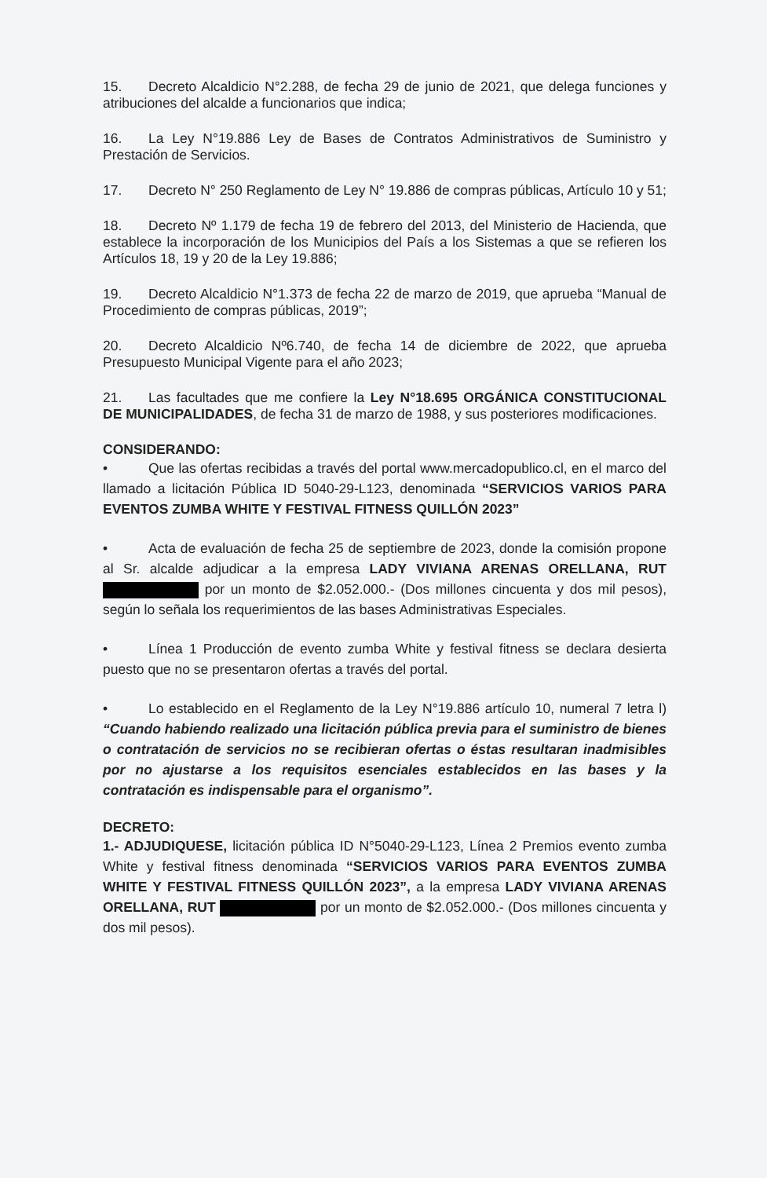15. Decreto Alcaldicio N°2.288, de fecha 29 de junio de 2021, que delega funciones y atribuciones del alcalde a funcionarios que indica;
16. La Ley N°19.886 Ley de Bases de Contratos Administrativos de Suministro y Prestación de Servicios.
17. Decreto N° 250 Reglamento de Ley N° 19.886 de compras públicas, Artículo 10 y 51;
18. Decreto Nº 1.179 de fecha 19 de febrero del 2013, del Ministerio de Hacienda, que establece la incorporación de los Municipios del País a los Sistemas a que se refieren los Artículos 18, 19 y 20 de la Ley 19.886;
19. Decreto Alcaldicio N°1.373 de fecha 22 de marzo de 2019, que aprueba “Manual de Procedimiento de compras públicas, 2019”;
20. Decreto Alcaldicio Nº6.740, de fecha 14 de diciembre de 2022, que aprueba Presupuesto Municipal Vigente para el año 2023;
21. Las facultades que me confiere la Ley N°18.695 ORGÁNICA CONSTITUCIONAL DE MUNICIPALIDADES, de fecha 31 de marzo de 1988, y sus posteriores modificaciones.
CONSIDERANDO:
• Que las ofertas recibidas a través del portal www.mercadopublico.cl, en el marco del llamado a licitación Pública ID 5040-29-L123, denominada “SERVICIOS VARIOS PARA EVENTOS ZUMBA WHITE Y FESTIVAL FITNESS QUILLÓN 2023”
• Acta de evaluación de fecha 25 de septiembre de 2023, donde la comisión propone al Sr. alcalde adjudicar a la empresa LADY VIVIANA ARENAS ORELLANA, RUT por un monto de $2.052.000.- (Dos millones cincuenta y dos mil pesos), según lo señala los requerimientos de las bases Administrativas Especiales.
• Línea 1 Producción de evento zumba White y festival fitness se declara desierta puesto que no se presentaron ofertas a través del portal.
• Lo establecido en el Reglamento de la Ley N°19.886 artículo 10, numeral 7 letra l) “Cuando habiendo realizado una licitación pública previa para el suministro de bienes o contratación de servicios no se recibieran ofertas o éstas resultaran inadmisibles por no ajustarse a los requisitos esenciales establecidos en las bases y la contratación es indispensable para el organismo”.
DECRETO:
1.- ADJUDIQUESE, licitación pública ID N°5040-29-L123, Línea 2 Premios evento zumba White y festival fitness denominada “SERVICIOS VARIOS PARA EVENTOS ZUMBA WHITE Y FESTIVAL FITNESS QUILLÓN 2023”, a la empresa LADY VIVIANA ARENAS ORELLANA, RUT por un monto de $2.052.000.- (Dos millones cincuenta y dos mil pesos).